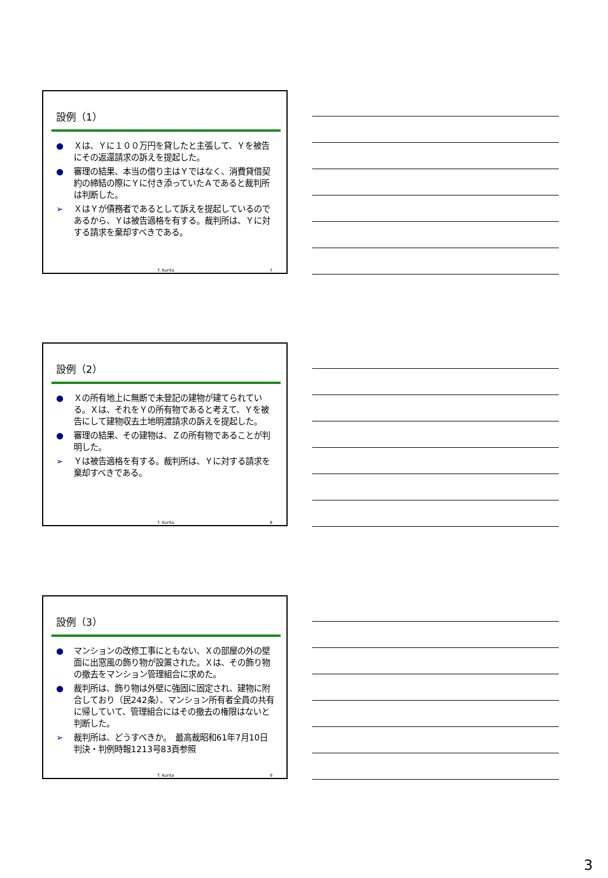設例（1）
● Ｘは、Ｙに１００万円を貸したと主張して、Ｙを被告にその返還請求の訴えを提起した。
● 審理の結果、本当の借り主はＹではなく、消費貸借契約の締結の際にＹに付き添っていたＡであると裁判所は判断した。
➢ ＸはＹが債務者であるとして訴えを提起しているのであるから、Ｙは被告適格を有する。裁判所は、Ｙに対する請求を棄却すべきである。
T. Kurita 7
設例（2）
● Ｘの所有地上に無断で未登記の建物が建てられている。Ｘは、それをＹの所有物であると考えて、Ｙを被告にして建物収去土地明渡請求の訴えを提起した。
● 審理の結果、その建物は、Ｚの所有物であることが判明した。
➢ Ｙは被告適格を有する。裁判所は、Ｙに対する請求を棄却すべきである。
T. Kurita 8
設例（3）
● マンションの改修工事にともない、Ｘの部屋の外の壁面に出窓風の飾り物が設置された。Ｘは、その飾り物の撤去をマンション管理組合に求めた。
● 裁判所は、飾り物は外壁に強固に固定され、建物に附合しており（民242条）、マンション所有者全員の共有に帰していて、管理組合にはその撤去の権限はないと判断した。
➢ 裁判所は、どうすべきか。　最高裁昭和61年7月10日判決・判例時報1213号83頁参照
T. Kurita 9
3